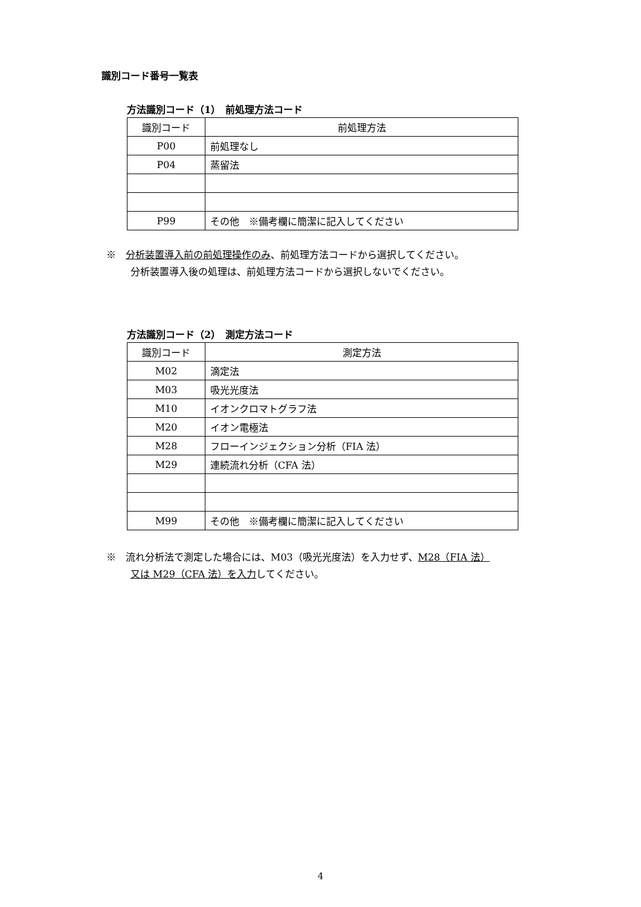識別コード番号一覧表
方法識別コード（1）　前処理方法コード
| 識別コード | 前処理方法 |
| P00 | 前処理なし |
| P04 | 蒸留法 |
| P99 | その他 ※備考欄に簡潔に記入してください |
※　分析装置導入前の前処理操作のみ、前処理方法コードから選択してください。
分析装置導入後の処理は、前処理方法コードから選択しないでください。
方法識別コード（2）　測定方法コード
| 識別コード | 測定方法 |
| M02 | 滴定法 |
| M03 | 吸光光度法 |
| M10 | イオンクロマトグラフ法 |
| M20 | イオン電極法 |
| M28 | フローインジェクション分析（FIA 法） |
| M29 | 連続流れ分析（CFA 法） |
| M99 | その他 ※備考欄に簡潔に記入してください |
※　流れ分析法で測定した場合には、M03（吸光光度法）を入力せず、M28（FIA 法）
又は M29（CFA 法）を入力してください。
4